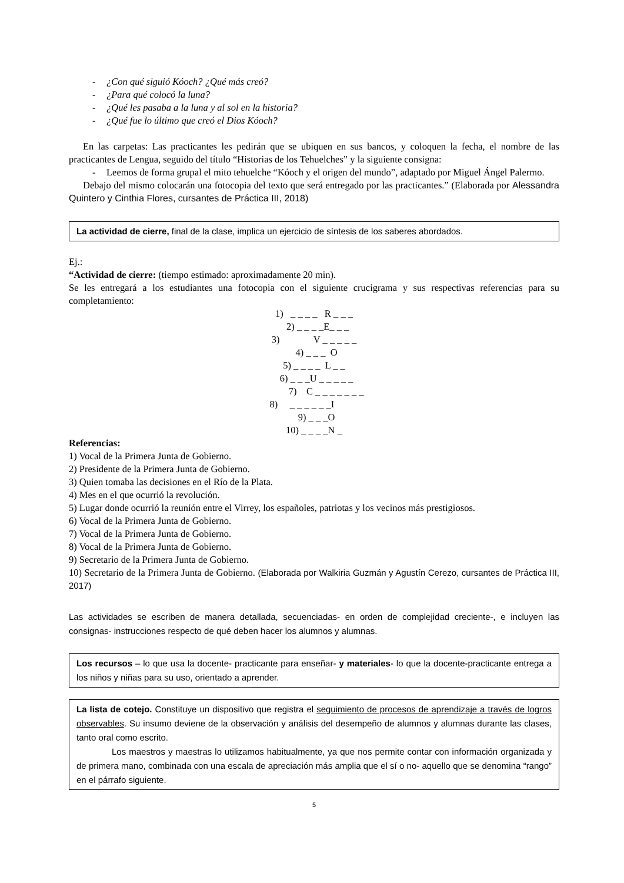- ¿Con qué siguió Kóoch? ¿Qué más creó?
- ¿Para qué colocó la luna?
- ¿Qué les pasaba a la luna y al sol en la historia?
- ¿Qué fue lo último que creó el Dios Kóoch?
En las carpetas: Las practicantes les pedirán que se ubiquen en sus bancos, y coloquen la fecha, el nombre de las practicantes de Lengua, seguido del título “Historias de los Tehuelches” y la siguiente consigna:
- Leemos de forma grupal el mito tehuelche “Kóoch y el origen del mundo”, adaptado por Miguel Ángel Palermo.
Debajo del mismo colocarán una fotocopia del texto que será entregado por las practicantes.” (Elaborada por Alessandra Quintero y Cinthia Flores, cursantes de Práctica III, 2018)
La actividad de cierre, final de la clase, implica un ejercicio de síntesis de los saberes abordados.
Ej.:
“Actividad de cierre: (tiempo estimado: aproximadamente 20 min).
Se les entregará a los estudiantes una fotocopia con el siguiente crucigrama y sus respectivas referencias para su completamiento:
1) _ _ _ _ R _ _ _
2) _ _ _ _E_ _ _
3) V _ _ _ _ _
4) _ _ _ O
5) _ _ _ _ L _ _
6) _ _ _U _ _ _ _ _
7) C _ _ _ _ _ _ _
8) _ _ _ _ _ _I
9) _ _ _O
10) _ _ _ _N _
Referencias:
1) Vocal de la Primera Junta de Gobierno.
2) Presidente de la Primera Junta de Gobierno.
3) Quien tomaba las decisiones en el Río de la Plata.
4) Mes en el que ocurrió la revolución.
5) Lugar donde ocurrió la reunión entre el Virrey, los españoles, patriotas y los vecinos más prestigiosos.
6) Vocal de la Primera Junta de Gobierno.
7) Vocal de la Primera Junta de Gobierno.
8) Vocal de la Primera Junta de Gobierno.
9) Secretario de la Primera Junta de Gobierno.
10) Secretario de la Primera Junta de Gobierno. (Elaborada por Walkiria Guzmán y Agustín Cerezo, cursantes de Práctica III, 2017)
Las actividades se escriben de manera detallada, secuenciadas- en orden de complejidad creciente-, e incluyen las consignas- instrucciones respecto de qué deben hacer los alumnos y alumnas.
Los recursos – lo que usa la docente- practicante para enseñar- y materiales- lo que la docente-practicante entrega a los niños y niñas para su uso, orientado a aprender.
La lista de cotejo. Constituye un dispositivo que registra el seguimiento de procesos de aprendizaje a través de logros observables. Su insumo deviene de la observación y análisis del desempeño de alumnos y alumnas durante las clases, tanto oral como escrito.
Los maestros y maestras lo utilizamos habitualmente, ya que nos permite contar con información organizada y de primera mano, combinada con una escala de apreciación más amplia que el sí o no- aquello que se denomina “rango” en el párrafo siguiente.
5